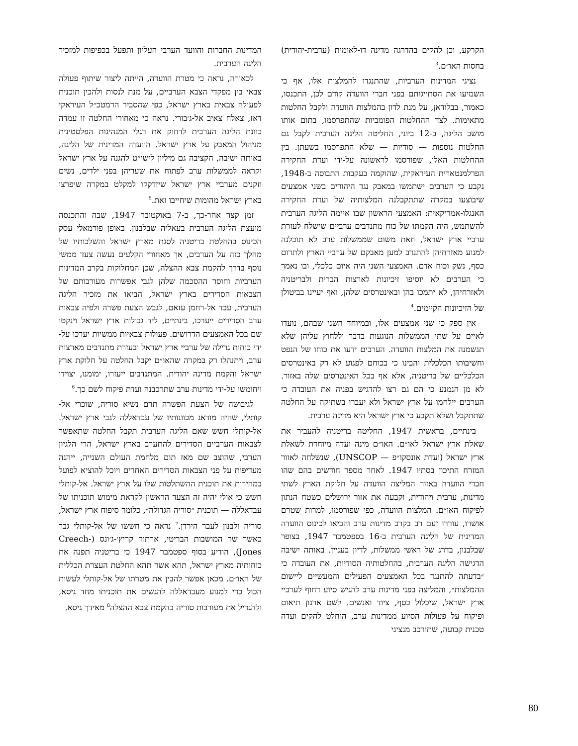הקרקע, וכן להקים בהדרגה מדינה דו-לאומית (ערבית-יהודית) בחסות האו״ם.<sup>3</sup>
נציגי המדינות הערביות, שהתנגדו להמלצות אלו, אף כי השמיעו את הסתייגותם בפני חברי הוועדה קודם לכן, התכנסו, כאמור, בבלודאן, על מנת לדון בהמלצות הוועדה ולקבל החלטות מתאימות. לצד ההחלטות הפומביות שהתפרסמו, בתום אותו מושב הליגה, ב-12 ביוני, החליטה הליגה הערבית לקבל גם החלטות נוספות — סודיות — שלא התפרסמו בשעתן. בין ההחלטות האלו, שפורסמו לראשונה על-ידי ועדת החקירה הפרלמנטארית העיראקית, שהוקמה בעקבות התבוסה ב-1948, נקבע כי הערבים ישתמשו במאבק נגד היהודים בשני אמצעים שיבוצעו במקרה שתתקבלנה המלצותיה של ועדת החקירה האנגלו-אמריקאית: האמצעי הראשון שבו איימה הליגה הערבית להשתמש, היה הקמתו של כוח מתנדבים ערביים שישלח לעזרת ערביי ארץ ישראל, וזאת משום שממשלות ערב לא תוכלנה למנוע מאזרחיהן להתנדב למען מאבקם של ערביי הארץ ולתרום כסף, נשק וכוח אדם. האמצעי השני היה איום כלכלי, ובו נאמר כי הערבים לא יוסיפו זיכיונות לארצות הברית ולבריטניה ולאזרחיהן, לא יתמכו בהן ובאינטרסים שלהן, ואף יעיינו בביטולן של הזיכיונות הקיימים.<sup>4</sup>
אין ספק כי שני אמצעים אלו, ובמיוחד השני שבהם, נועדו לאיים על שתי הממשלות הנוגעות בדבר וללחוץ עליהן שלא תגשמנה את המלצות הוועדה. הערבים ידעו את כוחו של הנפט וחשיבותו הכלכלית והבינו כי בכוחם לפגוע לא רק באינטרסים הכלכליים של בריטניה, אלא אף בכל האינטרסים שלה באזור. לא מן הנמנע כי הם גם רצו להדגיש בפניה את העובדה כי הערבים יילחמו על ארץ ישראל ולא יעברו בשתיקה על החלטה שתתקבל ושלא תקבע כי ארץ ישראל היא מדינה ערבית.
בינתיים, בראשית 1947, החליטה בריטניה להעביר את שאלת ארץ ישראל לאו״ם. האו״ם מינה ועדה מיוחדת לשאלת ארץ ישראל (ועדת אונסקו״פ — UNSCOP), שנשלחה לאזור המזרח התיכון בסתיו 1947. לאחר מספר חודשים בהם שהו חברי הוועדה באזור המליצה הוועדה על חלוקת הארץ לשתי מדינות, ערבית ויהודית, וקבעה את אזור ירושלים כשטח הנתון לפיקוח האו״ם. המלצות הוועדה, כפי שפורסמו, למרות שטרם אושרו, עוררו זעם רב בקרב מדינות ערב והביאו לכינוס הוועדה המדינית של הליגה הערבית ב-16 בספטמבר 1947, בצופר שבלבנון, בדרג של ראשי ממשלות, לדיון בעניין. באותה ישיבה הדגישה הליגה הערבית, בהחלטותיה הסודיות, את העובדה כי ״בדעתה להתנגד בכל האמצעים הפעילים והמעשיים ליישום ההמלצות״, והמליצה בפני מדינות ערב להגיש סיוע דחוף לערביי ארץ ישראל, שיכלול כסף, ציוד ואנשים. לשם ארגון תיאום ופיקוח על פעולות הסיוע ממדינות ערב, הוחלט להקים ועדה טכנית קבועה, שתורכב מנציגי
המדינות החברות והוועד הערבי העליון ותפעל בכפיפות למזכיר הליגה הערבית.
לכאורה, נראה כי מטרת הוועדה, הייתה ליצור שיתוף פעולה צבאי בין מפקדי הצבא הערביים, על מנת לנסות ולהכין תוכנית לפעולה צבאית בארץ ישראל, כפי שהסביר הרמטכ״ל העיראקי דאז, צאלח צאיב אל-ג׳בורי. נראה כי מאחורי החלטה זו עמדה כוונת הליגה הערבית לדחוק את רגלי המנהיגות הפלסטינית מניהול המאבק על ארץ ישראל. הוועדה המדינית של הליגה, באותה ישיבה, הקציבה גם מיליון לישי״ט להגנה על ארץ ישראל וקראה לממשלות ערב לפתוח את שעריהן בפני ילדים, נשים וזקנים מערביי ארץ ישראל שיזדקקו למקלט במקרה שיפרצו בארץ ישראל מהומות שיחייבו זאת.<sup>5</sup>
זמן קצר אחר-כך, ב-7 באוקטובר 1947, שבה והתכנסה מועצת הליגה הערבית בעאליה שבלבנון. באופן פורמאלי עסק הכינוס בהחלטת בריטניה לסגת מארץ ישראל והשלכותיו של מהלך כזה על הערבים, אך מאחורי הקלעים נעשה צעד ממשי נוסף בדרך להקמת צבא ההצלה, שכן המחלוקות בקרב המדינות הערביות וחוסר ההסכמה שלהן לגבי אפשרות מעורבותם של הצבאות הסדירים בארץ ישראל, הביאו את מזכיר הליגה הערבית, עבד אל-רחמן עזאם, לגבש הצעת פשרה ולפיה צבאות ערב הסדירים ייערכו, בינתיים, ליד גבולות ארץ ישראל וינקטו שם בכל האמצעים הדרושים. פעולות צבאיות ממשיות יערכו על-ידי כוחות גרילה של ערביי ארץ ישראל ובעזרת מתנדבים מארצות ערב, ויתנהלו רק במקרה שהאו״ם יקבל החלטה על חלוקת ארץ ישראל והקמת מדינה יהודית. המתנדבים ייעזרו, ימומנו, יצוידו ויחומשו על-ידי מדינות ערב שתרכבנה ועדת פיקוח לשם כך.<sup>6</sup>
לגיבושה של הצעת הפשרה תרם נשיא סוריה, שוכרי אל-קותלי, שהיה מודאג מכוונותיו של עבדאללה לגבי ארץ ישראל. אל-קותלי חשש שאם הליגה הערבית תקבל החלטה שתאפשר לצבאות הערביים הסדירים להתערב בארץ ישראל, הרי הלגיון הערבי, שהוצב שם מאז תום מלחמת העולם השנייה, ייהנה מעדיפות על פני הצבאות הסדירים האחרים ויוכל להוציא לפועל במהירות את תוכנית ההשתלטות שלו על ארץ ישראל. אל-קותלי חשש כי אולי יהיה זה הצעד הראשון לקראת מימוש תוכניתו של עבדאללה — תוכנית ״סוריה הגדולה״, כלומר סיפוח ארץ ישראל, סוריה ולבנון לעבר הירדן.<sup>7</sup> נראה כי חששו של אל-קותלי גבר כאשר שר המושבות הבריטי, ארתור קריץ׳-ג׳ונס (Creech-Jones), הודיע בסוף ספטמבר 1947 כי בריטניה תפנה את כוחותיה מארץ ישראל, תהא אשר תהא החלטת העצרת הכללית של האו״ם. מכאן אפשר להבין את מטרתו של אל-קותלי לעשות הכול כדי למנוע מעבדאללה להגשים את תוכניתו מחד גיסא, ולהגדיל את מעורבות סוריה בהקמת צבא ההצלה<sup>8</sup> מאידך גיסא.
80